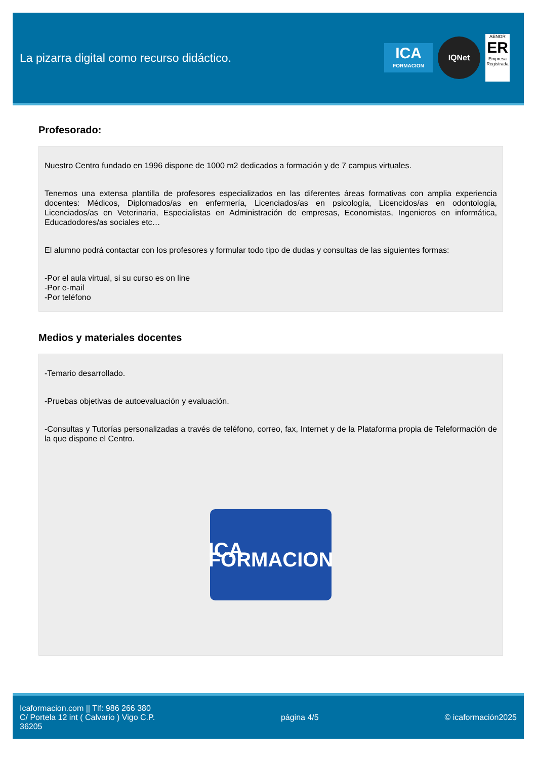La pizarra digital como recurso didáctico.
ICA
FORMACION
IQNet
AENOR
ER
Empresa Registrada
Profesorado:
Nuestro Centro fundado en 1996 dispone de 1000 m2 dedicados a formación y de 7 campus virtuales.
Tenemos una extensa plantilla de profesores especializados en las diferentes áreas formativas con amplia experiencia docentes: Médicos, Diplomados/as en enfermería, Licenciados/as en psicología, Licencidos/as en odontología, Licenciados/as en Veterinaria, Especialistas en Administración de empresas, Economistas, Ingenieros en informática, Educadodores/as sociales etc…
El alumno podrá contactar con los profesores y formular todo tipo de dudas y consultas de las siguientes formas:
-Por el aula virtual, si su curso es on line
-Por e-mail
-Por teléfono
Medios y materiales docentes
-Temario desarrollado.
-Pruebas objetivas de autoevaluación y evaluación.
-Consultas y Tutorías personalizadas a través de teléfono, correo, fax, Internet y de la Plataforma propia de Teleformación de la que dispone el Centro.
ICA FORMACION
Icaformacion.com || Tlf: 986 266 380
C/ Portela 12 int ( Calvario ) Vigo C.P.
36205
página 4/5 © icaformación2025